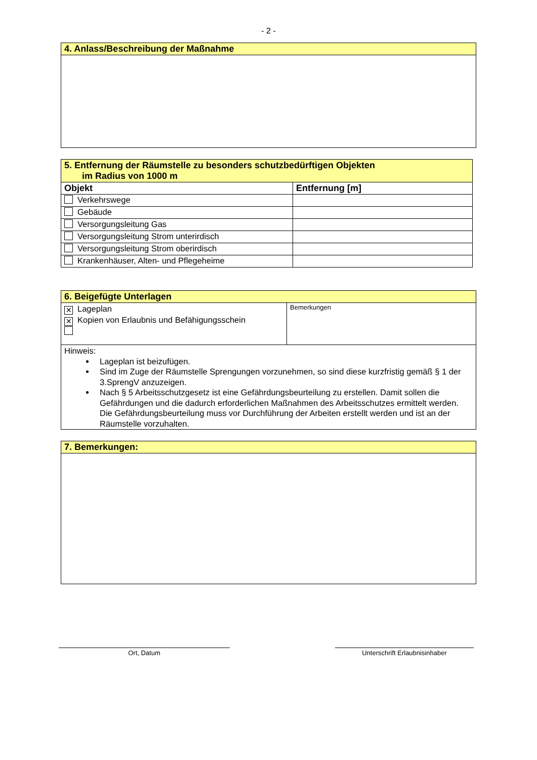- 2 -
| 4. Anlass/Beschreibung der Maßnahme |
| 5. Entfernung der Räumstelle zu besonders schutzbedürftigen Objekten im Radius von 1000 m | |
| Objekt | Entfernung [m] |
| Verkehrswege | |
| Gebäude | |
| Versorgungsleitung Gas | |
| Versorgungsleitung Strom unterirdisch | |
| Versorgungsleitung Strom oberirdisch | |
| Krankenhäuser, Alten- und Pflegeheime | |
| 6. Beigefügte Unterlagen | |
| ✕ Lageplan ✕ Kopien von Erlaubnis und Befähigungsschein | Bemerkungen |
| Hinweis: Lageplan ist beizufügen. Sind im Zuge der Räumstelle Sprengungen vorzunehmen, so sind diese kurzfristig gemäß § 1 der 3.SprengV anzuzeigen. Nach § 5 Arbeitsschutzgesetz ist eine Gefährdungsbeurteilung zu erstellen. Damit sollen die Gefährdungen und die dadurch erforderlichen Maßnahmen des Arbeitsschutzes ermittelt werden. Die Gefährdungsbeurteilung muss vor Durchführung der Arbeiten erstellt werden und ist an der Räumstelle vorzuhalten. | |
| 7. Bemerkungen: |
Ort, Datum Unterschrift Erlaubnisinhaber